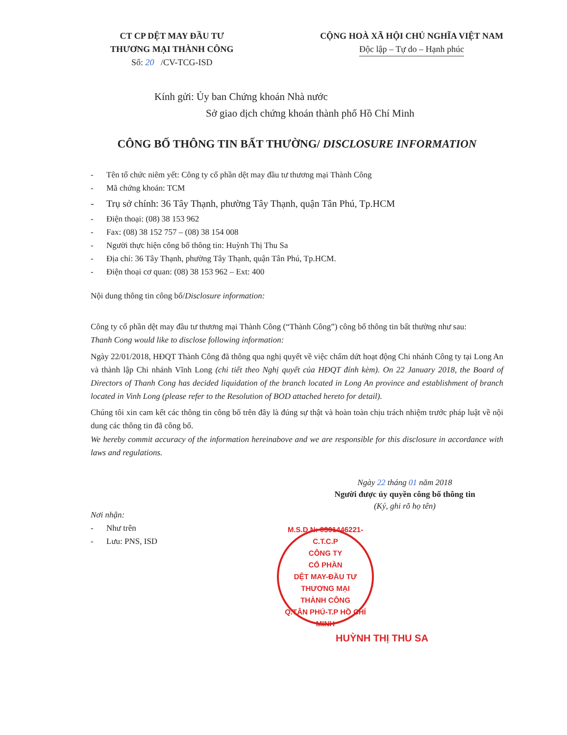CT CP DỆT MAY ĐẦU TƯ
THƯƠNG MẠI THÀNH CÔNG
Số: 20 /CV-TCG-ISD
CỘNG HOÀ XÃ HỘI CHỦ NGHĨA VIỆT NAM
Độc lập – Tự do – Hạnh phúc
Kính gửi: Ủy ban Chứng khoán Nhà nước
Sở giao dịch chứng khoán thành phố Hồ Chí Minh
CÔNG BỐ THÔNG TIN BẤT THƯỜNG/ DISCLOSURE INFORMATION
- Tên tổ chức niêm yết: Công ty cổ phần dệt may đầu tư thương mại Thành Công
- Mã chứng khoán: TCM
- Trụ sở chính: 36 Tây Thạnh, phường Tây Thạnh, quận Tân Phú, Tp.HCM
- Điện thoại: (08) 38 153 962
- Fax: (08) 38 152 757 – (08) 38 154 008
- Người thực hiện công bố thông tin: Huỳnh Thị Thu Sa
- Địa chỉ: 36 Tây Thạnh, phường Tây Thạnh, quận Tân Phú, Tp.HCM.
- Điện thoại cơ quan: (08) 38 153 962 – Ext: 400
Nội dung thông tin công bố/Disclosure information:
Công ty cổ phần dệt may đầu tư thương mại Thành Công (“Thành Công”) công bố thông tin bất thường như sau:
Thanh Cong would like to disclose following information:
Ngày 22/01/2018, HĐQT Thành Công đã thông qua nghị quyết về việc chấm dứt hoạt động Chi nhánh Công ty tại Long An và thành lập Chi nhánh Vĩnh Long (chi tiết theo Nghị quyết của HĐQT đính kèm). On 22 January 2018, the Board of Directors of Thanh Cong has decided liquidation of the branch located in Long An province and establishment of branch located in Vinh Long (please refer to the Resolution of BOD attached hereto for detail).
Chúng tôi xin cam kết các thông tin công bố trên đây là đúng sự thật và hoàn toàn chịu trách nhiệm trước pháp luật về nội dung các thông tin đã công bố.
We hereby commit accuracy of the information hereinabove and we are responsible for this disclosure in accordance with laws and regulations.
Ngày 22 tháng 01 năm 2018
Người được ủy quyền công bố thông tin
(Ký, ghi rõ họ tên)
Nơi nhận:
- Như trên
- Lưu: PNS, ISD
M.S.D.N: 0301446221-C.T.C.P
CÔNG TY
CỔ PHẦN
DỆT MAY-ĐẦU TƯ
THƯƠNG MẠI
THÀNH CÔNG
Q.TÂN PHÚ-T.P HỒ CHÍ MINH
HUỲNH THỊ THU SA